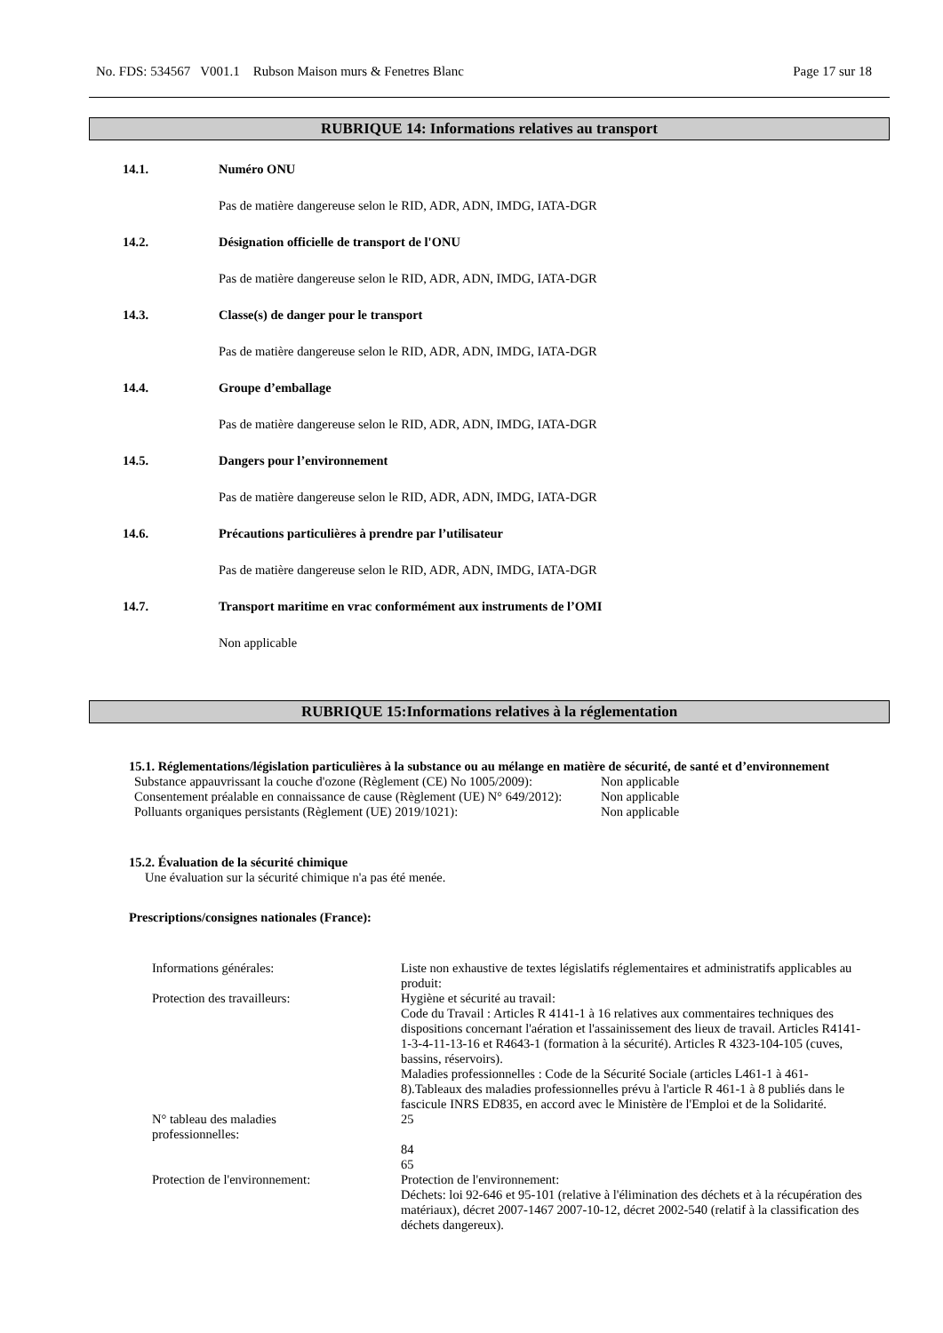No. FDS: 534567 V001.1 Rubson Maison murs & Fenetres Blanc Page 17 sur 18
RUBRIQUE 14: Informations relatives au transport
14.1. Numéro ONU
Pas de matière dangereuse selon le RID, ADR, ADN, IMDG, IATA-DGR
14.2. Désignation officielle de transport de l'ONU
Pas de matière dangereuse selon le RID, ADR, ADN, IMDG, IATA-DGR
14.3. Classe(s) de danger pour le transport
Pas de matière dangereuse selon le RID, ADR, ADN, IMDG, IATA-DGR
14.4. Groupe d’emballage
Pas de matière dangereuse selon le RID, ADR, ADN, IMDG, IATA-DGR
14.5. Dangers pour l’environnement
Pas de matière dangereuse selon le RID, ADR, ADN, IMDG, IATA-DGR
14.6. Précautions particulières à prendre par l’utilisateur
Pas de matière dangereuse selon le RID, ADR, ADN, IMDG, IATA-DGR
14.7. Transport maritime en vrac conformément aux instruments de l’OMI
Non applicable
RUBRIQUE 15:Informations relatives à la réglementation
15.1. Réglementations/législation particulières à la substance ou au mélange en matière de sécurité, de santé et d’environnement
| Substance appauvrissant la couche d'ozone (Règlement (CE) No 1005/2009): | Non applicable |
| Consentement préalable en connaissance de cause (Règlement (UE) N° 649/2012): | Non applicable |
| Polluants organiques persistants (Règlement (UE) 2019/1021): | Non applicable |
15.2. Évaluation de la sécurité chimique
Une évaluation sur la sécurité chimique n'a pas été menée.
Prescriptions/consignes nationales (France):
| Informations générales: | Liste non exhaustive de textes législatifs réglementaires et administratifs applicables au produit: |
| Protection des travailleurs: | Hygiène et sécurité au travail: Code du Travail : Articles R 4141-1 à 16 relatives aux commentaires techniques des dispositions concernant l'aération et l'assainissement des lieux de travail. Articles R4141-1-3-4-11-13-16 et R4643-1 (formation à la sécurité). Articles R 4323-104-105 (cuves, bassins, réservoirs). Maladies professionnelles : Code de la Sécurité Sociale (articles L461-1 à 461-8).Tableaux des maladies professionnelles prévu à l'article R 461-1 à 8 publiés dans le fascicule INRS ED835, en accord avec le Ministère de l'Emploi et de la Solidarité. |
| N° tableau des maladies professionnelles: | 25 84 65 |
| Protection de l'environnement: | Protection de l'environnement: Déchets: loi 92-646 et 95-101 (relative à l'élimination des déchets et à la récupération des matériaux), décret 2007-1467 2007-10-12, décret 2002-540 (relatif à la classification des déchets dangereux). |